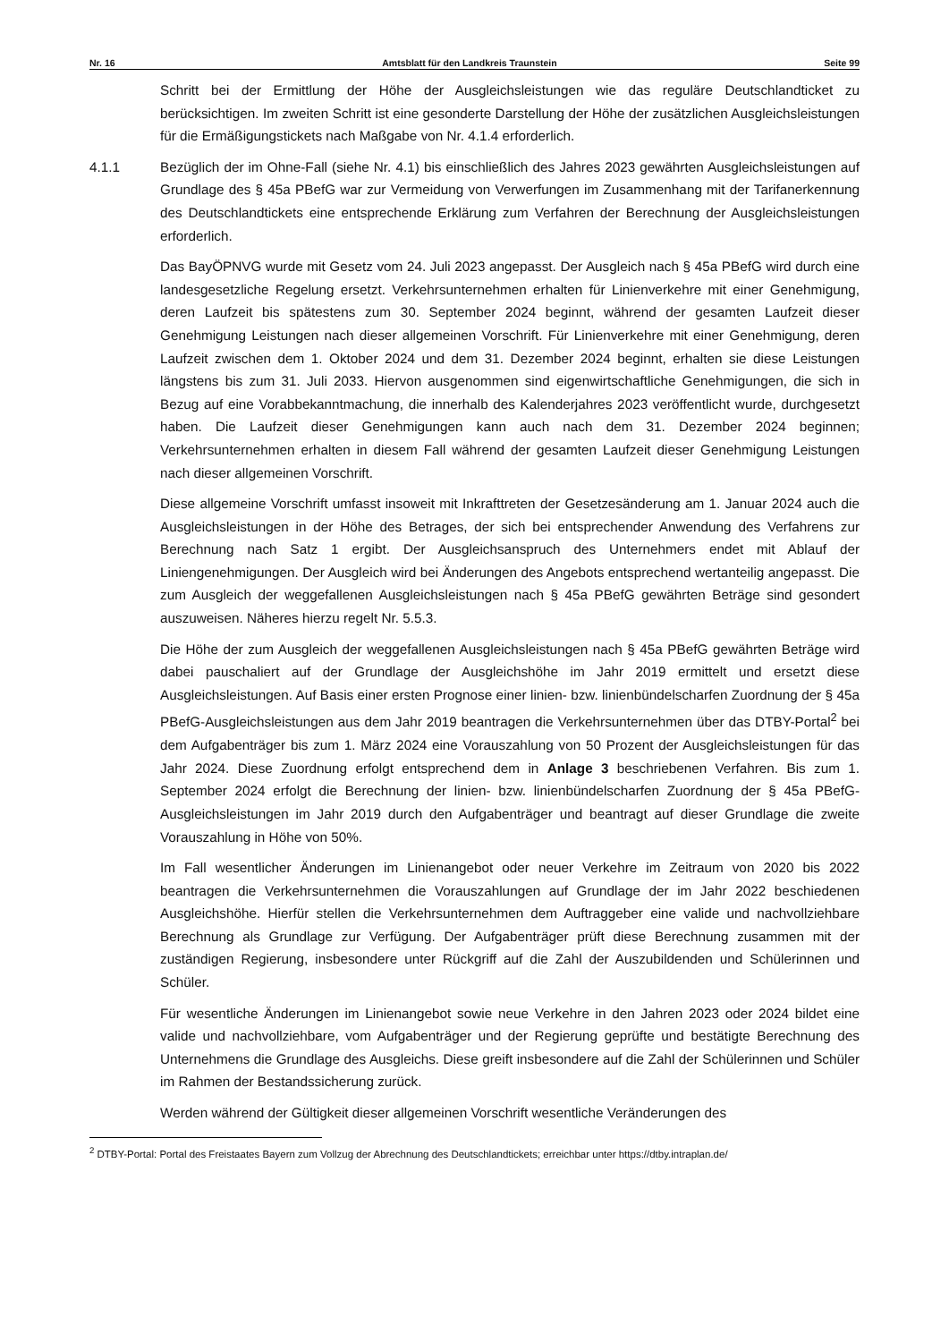Nr. 16 Amtsblatt für den Landkreis Traunstein Seite 99
Schritt bei der Ermittlung der Höhe der Ausgleichsleistungen wie das reguläre Deutschlandticket zu berücksichtigen. Im zweiten Schritt ist eine gesonderte Darstellung der Höhe der zusätzlichen Ausgleichsleistungen für die Ermäßigungstickets nach Maßgabe von Nr. 4.1.4 erforderlich.
4.1.1 Bezüglich der im Ohne-Fall (siehe Nr. 4.1) bis einschließlich des Jahres 2023 gewährten Ausgleichsleistungen auf Grundlage des § 45a PBefG war zur Vermeidung von Verwerfungen im Zusammenhang mit der Tarifanerkennung des Deutschlandtickets eine entsprechende Erklärung zum Verfahren der Berechnung der Ausgleichsleistungen erforderlich.
Das BayÖPNVG wurde mit Gesetz vom 24. Juli 2023 angepasst. Der Ausgleich nach § 45a PBefG wird durch eine landesgesetzliche Regelung ersetzt. Verkehrsunternehmen erhalten für Linienverkehre mit einer Genehmigung, deren Laufzeit bis spätestens zum 30. September 2024 beginnt, während der gesamten Laufzeit dieser Genehmigung Leistungen nach dieser allgemeinen Vorschrift. Für Linienverkehre mit einer Genehmigung, deren Laufzeit zwischen dem 1. Oktober 2024 und dem 31. Dezember 2024 beginnt, erhalten sie diese Leistungen längstens bis zum 31. Juli 2033. Hiervon ausgenommen sind eigenwirtschaftliche Genehmigungen, die sich in Bezug auf eine Vorabbekanntmachung, die innerhalb des Kalenderjahres 2023 veröffentlicht wurde, durchgesetzt haben. Die Laufzeit dieser Genehmigungen kann auch nach dem 31. Dezember 2024 beginnen; Verkehrsunternehmen erhalten in diesem Fall während der gesamten Laufzeit dieser Genehmigung Leistungen nach dieser allgemeinen Vorschrift.
Diese allgemeine Vorschrift umfasst insoweit mit Inkrafttreten der Gesetzesänderung am 1. Januar 2024 auch die Ausgleichsleistungen in der Höhe des Betrages, der sich bei entsprechender Anwendung des Verfahrens zur Berechnung nach Satz 1 ergibt. Der Ausgleichsanspruch des Unternehmers endet mit Ablauf der Liniengenehmigungen. Der Ausgleich wird bei Änderungen des Angebots entsprechend wertanteilig angepasst. Die zum Ausgleich der weggefallenen Ausgleichsleistungen nach § 45a PBefG gewährten Beträge sind gesondert auszuweisen. Näheres hierzu regelt Nr. 5.5.3.
Die Höhe der zum Ausgleich der weggefallenen Ausgleichsleistungen nach § 45a PBefG gewährten Beträge wird dabei pauschaliert auf der Grundlage der Ausgleichshöhe im Jahr 2019 ermittelt und ersetzt diese Ausgleichsleistungen. Auf Basis einer ersten Prognose einer linien- bzw. linienbündelscharfen Zuordnung der § 45a PBefG-Ausgleichsleistungen aus dem Jahr 2019 beantragen die Verkehrsunternehmen über das DTBY-Portal<sup>2</sup> bei dem Aufgabenträger bis zum 1. März 2024 eine Vorauszahlung von 50 Prozent der Ausgleichsleistungen für das Jahr 2024. Diese Zuordnung erfolgt entsprechend dem in Anlage 3 beschriebenen Verfahren. Bis zum 1. September 2024 erfolgt die Berechnung der linien- bzw. linienbündelscharfen Zuordnung der § 45a PBefG-Ausgleichsleistungen im Jahr 2019 durch den Aufgabenträger und beantragt auf dieser Grundlage die zweite Vorauszahlung in Höhe von 50%.
Im Fall wesentlicher Änderungen im Linienangebot oder neuer Verkehre im Zeitraum von 2020 bis 2022 beantragen die Verkehrsunternehmen die Vorauszahlungen auf Grundlage der im Jahr 2022 beschiedenen Ausgleichshöhe. Hierfür stellen die Verkehrsunternehmen dem Auftraggeber eine valide und nachvollziehbare Berechnung als Grundlage zur Verfügung. Der Aufgabenträger prüft diese Berechnung zusammen mit der zuständigen Regierung, insbesondere unter Rückgriff auf die Zahl der Auszubildenden und Schülerinnen und Schüler.
Für wesentliche Änderungen im Linienangebot sowie neue Verkehre in den Jahren 2023 oder 2024 bildet eine valide und nachvollziehbare, vom Aufgabenträger und der Regierung geprüfte und bestätigte Berechnung des Unternehmens die Grundlage des Ausgleichs. Diese greift insbesondere auf die Zahl der Schülerinnen und Schüler im Rahmen der Bestandssicherung zurück.
Werden während der Gültigkeit dieser allgemeinen Vorschrift wesentliche Veränderungen des
<sup>2</sup> DTBY-Portal: Portal des Freistaates Bayern zum Vollzug der Abrechnung des Deutschlandtickets; erreichbar unter https://dtby.intraplan.de/